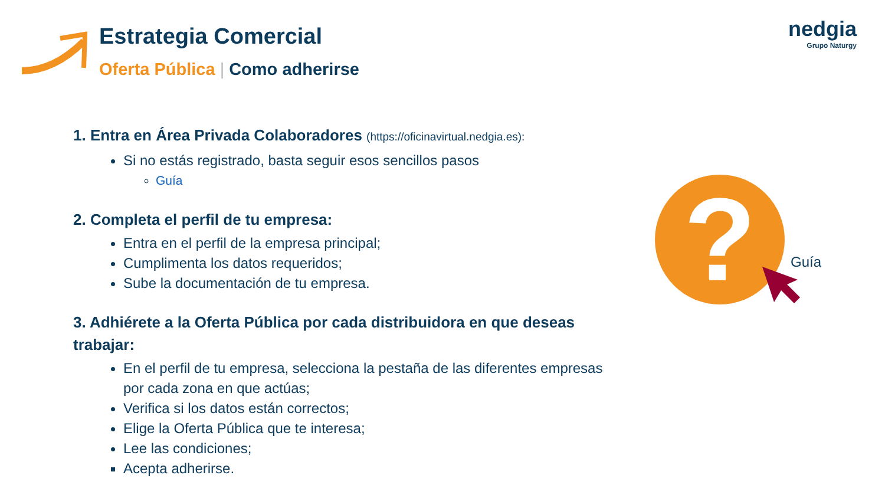Estrategia Comercial
Oferta Pública | Como adherirse
nedgia
Grupo Naturgy
1. Entra en Área Privada Colaboradores (https://oficinavirtual.nedgia.es):
Si no estás registrado, basta seguir esos sencillos pasos
Guía
2. Completa el perfil de tu empresa:
Entra en el perfil de la empresa principal;
Cumplimenta los datos requeridos;
Sube la documentación de tu empresa.
3. Adhiérete a la Oferta Pública por cada distribuidora en que deseas trabajar:
En el perfil de tu empresa, selecciona la pestaña de las diferentes empresas por cada zona en que actúas;
Verifica si los datos están correctos;
Elige la Oferta Pública que te interesa;
Lee las condiciones;
Acepta adherirse.
? Guía